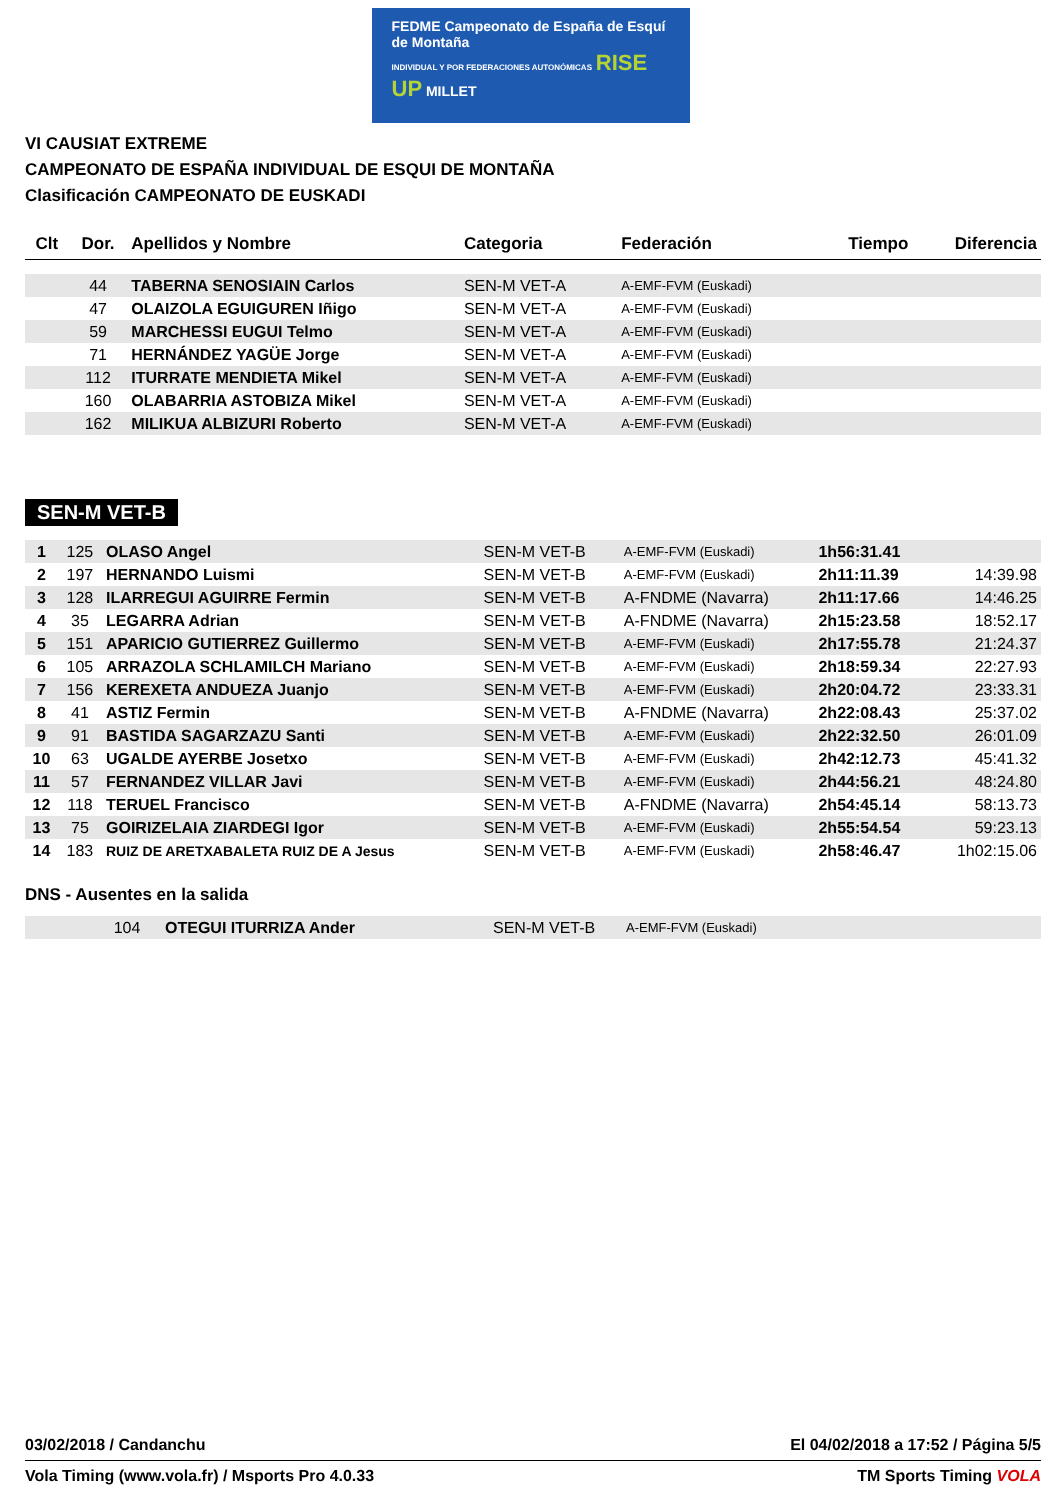FEDME Campeonato de España de Esquí de Montaña
INDIVIDUAL Y POR FEDERACIONES AUTONÓMICAS RISE UP MILLET
VI CAUSIAT EXTREME
CAMPEONATO DE ESPAÑA INDIVIDUAL DE ESQUI DE MONTAÑA
Clasificación CAMPEONATO DE EUSKADI
| Clt | Dor. | Apellidos y Nombre | Categoria | Federación | Tiempo | Diferencia |
| --- | --- | --- | --- | --- | --- | --- |
| | 44 | TABERNA SENOSIAIN Carlos | SEN-M VET-A | A-EMF-FVM (Euskadi) | | |
| | 47 | OLAIZOLA EGUIGUREN Iñigo | SEN-M VET-A | A-EMF-FVM (Euskadi) | | |
| | 59 | MARCHESSI EUGUI Telmo | SEN-M VET-A | A-EMF-FVM (Euskadi) | | |
| | 71 | HERNÁNDEZ YAGÜE Jorge | SEN-M VET-A | A-EMF-FVM (Euskadi) | | |
| | 112 | ITURRATE MENDIETA Mikel | SEN-M VET-A | A-EMF-FVM (Euskadi) | | |
| | 160 | OLABARRIA ASTOBIZA Mikel | SEN-M VET-A | A-EMF-FVM (Euskadi) | | |
| | 162 | MILIKUA ALBIZURI Roberto | SEN-M VET-A | A-EMF-FVM (Euskadi) | | |
SEN-M VET-B
| 1 | 125 | OLASO Angel | SEN-M VET-B | A-EMF-FVM (Euskadi) | 1h56:31.41 | |
| 2 | 197 | HERNANDO Luismi | SEN-M VET-B | A-EMF-FVM (Euskadi) | 2h11:11.39 | 14:39.98 |
| 3 | 128 | ILARREGUI AGUIRRE Fermin | SEN-M VET-B | A-FNDME (Navarra) | 2h11:17.66 | 14:46.25 |
| 4 | 35 | LEGARRA Adrian | SEN-M VET-B | A-FNDME (Navarra) | 2h15:23.58 | 18:52.17 |
| 5 | 151 | APARICIO GUTIERREZ Guillermo | SEN-M VET-B | A-EMF-FVM (Euskadi) | 2h17:55.78 | 21:24.37 |
| 6 | 105 | ARRAZOLA SCHLAMILCH Mariano | SEN-M VET-B | A-EMF-FVM (Euskadi) | 2h18:59.34 | 22:27.93 |
| 7 | 156 | KEREXETA ANDUEZA Juanjo | SEN-M VET-B | A-EMF-FVM (Euskadi) | 2h20:04.72 | 23:33.31 |
| 8 | 41 | ASTIZ Fermin | SEN-M VET-B | A-FNDME (Navarra) | 2h22:08.43 | 25:37.02 |
| 9 | 91 | BASTIDA SAGARZAZU Santi | SEN-M VET-B | A-EMF-FVM (Euskadi) | 2h22:32.50 | 26:01.09 |
| 10 | 63 | UGALDE AYERBE Josetxo | SEN-M VET-B | A-EMF-FVM (Euskadi) | 2h42:12.73 | 45:41.32 |
| 11 | 57 | FERNANDEZ VILLAR Javi | SEN-M VET-B | A-EMF-FVM (Euskadi) | 2h44:56.21 | 48:24.80 |
| 12 | 118 | TERUEL Francisco | SEN-M VET-B | A-FNDME (Navarra) | 2h54:45.14 | 58:13.73 |
| 13 | 75 | GOIRIZELAIA ZIARDEGI Igor | SEN-M VET-B | A-EMF-FVM (Euskadi) | 2h55:54.54 | 59:23.13 |
| 14 | 183 | RUIZ DE ARETXABALETA RUIZ DE A Jesus | SEN-M VET-B | A-EMF-FVM (Euskadi) | 2h58:46.47 | 1h02:15.06 |
DNS - Ausentes en la salida
| | 104 | OTEGUI ITURRIZA Ander | SEN-M VET-B | A-EMF-FVM (Euskadi) | | |
03/02/2018 / Candanchu El 04/02/2018 a 17:52 / Página 5/5
Vola Timing (www.vola.fr) / Msports Pro 4.0.33 TM Sports Timing VOLA